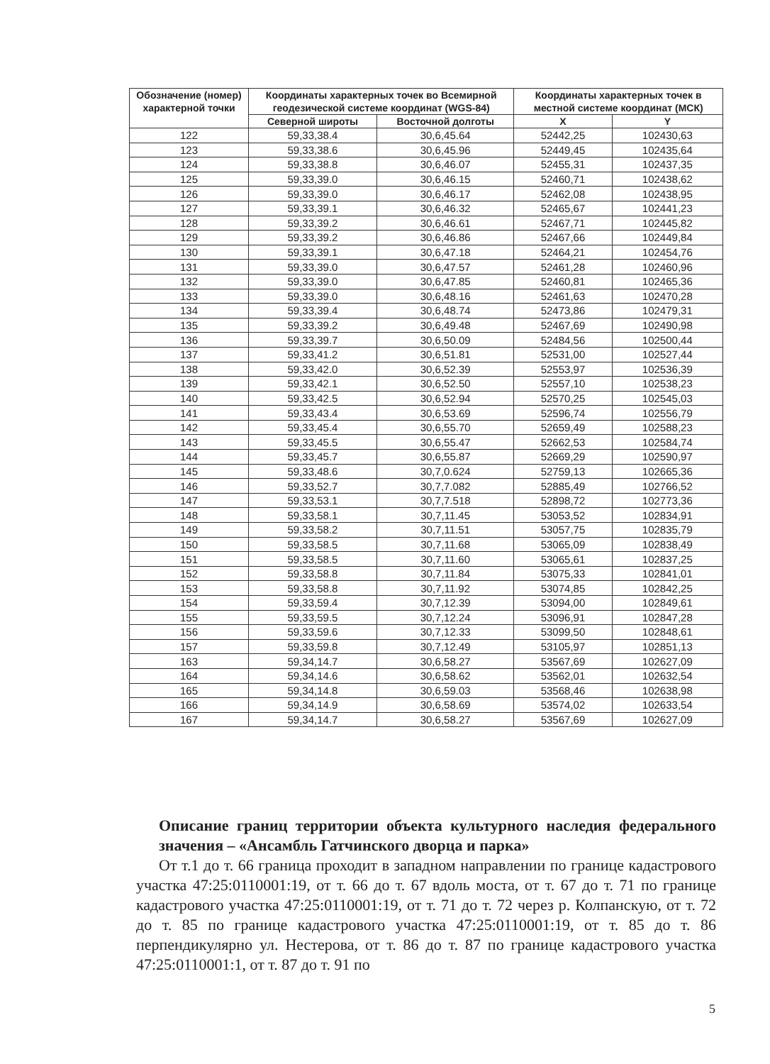| Обозначение (номер) характерной точки | Координаты характерных точек во Всемирной геодезической системе координат (WGS-84) | | Координаты характерных точек в местной системе координат (МСК) | |
| --- | --- | --- | --- | --- |
| | Северной широты | Восточной долготы | X | Y |
| 122 | 59,33,38.4 | 30,6,45.64 | 52442,25 | 102430,63 |
| 123 | 59,33,38.6 | 30,6,45.96 | 52449,45 | 102435,64 |
| 124 | 59,33,38.8 | 30,6,46.07 | 52455,31 | 102437,35 |
| 125 | 59,33,39.0 | 30,6,46.15 | 52460,71 | 102438,62 |
| 126 | 59,33,39.0 | 30,6,46.17 | 52462,08 | 102438,95 |
| 127 | 59,33,39.1 | 30,6,46.32 | 52465,67 | 102441,23 |
| 128 | 59,33,39.2 | 30,6,46.61 | 52467,71 | 102445,82 |
| 129 | 59,33,39.2 | 30,6,46.86 | 52467,66 | 102449,84 |
| 130 | 59,33,39.1 | 30,6,47.18 | 52464,21 | 102454,76 |
| 131 | 59,33,39.0 | 30,6,47.57 | 52461,28 | 102460,96 |
| 132 | 59,33,39.0 | 30,6,47.85 | 52460,81 | 102465,36 |
| 133 | 59,33,39.0 | 30,6,48.16 | 52461,63 | 102470,28 |
| 134 | 59,33,39.4 | 30,6,48.74 | 52473,86 | 102479,31 |
| 135 | 59,33,39.2 | 30,6,49.48 | 52467,69 | 102490,98 |
| 136 | 59,33,39.7 | 30,6,50.09 | 52484,56 | 102500,44 |
| 137 | 59,33,41.2 | 30,6,51.81 | 52531,00 | 102527,44 |
| 138 | 59,33,42.0 | 30,6,52.39 | 52553,97 | 102536,39 |
| 139 | 59,33,42.1 | 30,6,52.50 | 52557,10 | 102538,23 |
| 140 | 59,33,42.5 | 30,6,52.94 | 52570,25 | 102545,03 |
| 141 | 59,33,43.4 | 30,6,53.69 | 52596,74 | 102556,79 |
| 142 | 59,33,45.4 | 30,6,55.70 | 52659,49 | 102588,23 |
| 143 | 59,33,45.5 | 30,6,55.47 | 52662,53 | 102584,74 |
| 144 | 59,33,45.7 | 30,6,55.87 | 52669,29 | 102590,97 |
| 145 | 59,33,48.6 | 30,7,0.624 | 52759,13 | 102665,36 |
| 146 | 59,33,52.7 | 30,7,7.082 | 52885,49 | 102766,52 |
| 147 | 59,33,53.1 | 30,7,7.518 | 52898,72 | 102773,36 |
| 148 | 59,33,58.1 | 30,7,11.45 | 53053,52 | 102834,91 |
| 149 | 59,33,58.2 | 30,7,11.51 | 53057,75 | 102835,79 |
| 150 | 59,33,58.5 | 30,7,11.68 | 53065,09 | 102838,49 |
| 151 | 59,33,58.5 | 30,7,11.60 | 53065,61 | 102837,25 |
| 152 | 59,33,58.8 | 30,7,11.84 | 53075,33 | 102841,01 |
| 153 | 59,33,58.8 | 30,7,11.92 | 53074,85 | 102842,25 |
| 154 | 59,33,59.4 | 30,7,12.39 | 53094,00 | 102849,61 |
| 155 | 59,33,59.5 | 30,7,12.24 | 53096,91 | 102847,28 |
| 156 | 59,33,59.6 | 30,7,12.33 | 53099,50 | 102848,61 |
| 157 | 59,33,59.8 | 30,7,12.49 | 53105,97 | 102851,13 |
| 163 | 59,34,14.7 | 30,6,58.27 | 53567,69 | 102627,09 |
| 164 | 59,34,14.6 | 30,6,58.62 | 53562,01 | 102632,54 |
| 165 | 59,34,14.8 | 30,6,59.03 | 53568,46 | 102638,98 |
| 166 | 59,34,14.9 | 30,6,58.69 | 53574,02 | 102633,54 |
| 167 | 59,34,14.7 | 30,6,58.27 | 53567,69 | 102627,09 |
Описание границ территории объекта культурного наследия федерального значения – «Ансамбль Гатчинского дворца и парка»
От т.1 до т. 66 граница проходит в западном направлении по границе кадастрового участка 47:25:0110001:19, от т. 66 до т. 67 вдоль моста, от т. 67 до т. 71 по границе кадастрового участка 47:25:0110001:19, от т. 71 до т. 72 через р. Колпанскую, от т. 72 до т. 85 по границе кадастрового участка 47:25:0110001:19, от т. 85 до т. 86 перпендикулярно ул. Нестерова, от т. 86 до т. 87 по границе кадастрового участка 47:25:0110001:1, от т. 87 до т. 91 по
5